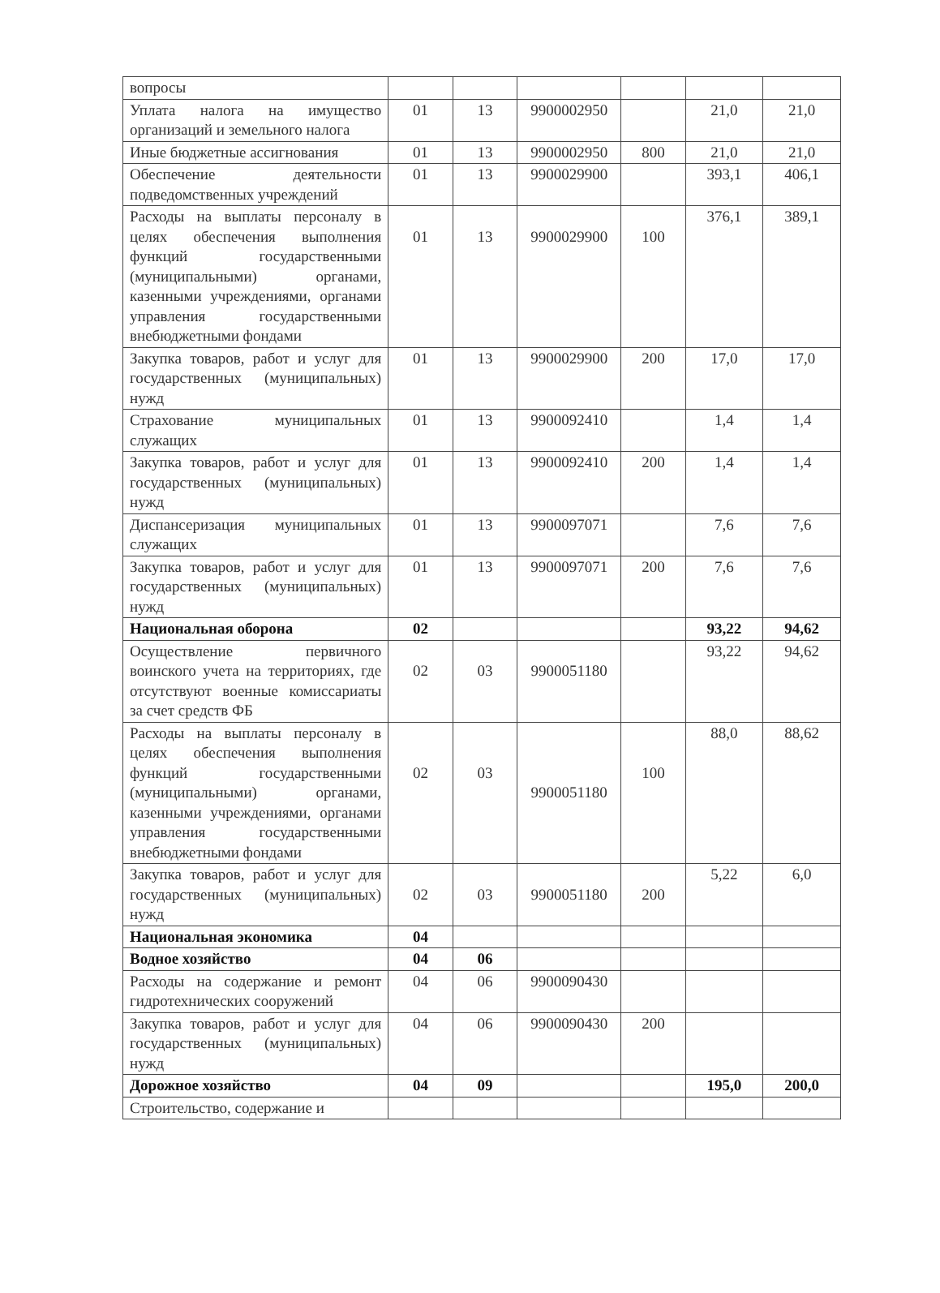| вопросы | | | | | | |
| Уплата налога на имущество организаций и земельного налога | 01 | 13 | 9900002950 | | 21,0 | 21,0 |
| Иные бюджетные ассигнования | 01 | 13 | 9900002950 | 800 | 21,0 | 21,0 |
| Обеспечение деятельности подведомственных учреждений | 01 | 13 | 9900029900 | | 393,1 | 406,1 |
| Расходы на выплаты персоналу в целях обеспечения выполнения функций государственными (муниципальными) органами, казенными учреждениями, органами управления государственными внебюджетными фондами | 01 | 13 | 9900029900 | 100 | 376,1 | 389,1 |
| Закупка товаров, работ и услуг для государственных (муниципальных) нужд | 01 | 13 | 9900029900 | 200 | 17,0 | 17,0 |
| Страхование муниципальных служащих | 01 | 13 | 9900092410 | | 1,4 | 1,4 |
| Закупка товаров, работ и услуг для государственных (муниципальных) нужд | 01 | 13 | 9900092410 | 200 | 1,4 | 1,4 |
| Диспансеризация муниципальных служащих | 01 | 13 | 9900097071 | | 7,6 | 7,6 |
| Закупка товаров, работ и услуг для государственных (муниципальных) нужд | 01 | 13 | 9900097071 | 200 | 7,6 | 7,6 |
| Национальная оборона | 02 | | | | 93,22 | 94,62 |
| Осуществление первичного воинского учета на территориях, где отсутствуют военные комиссариаты за счет средств ФБ | 02 | 03 | 9900051180 | | 93,22 | 94,62 |
| Расходы на выплаты персоналу в целях обеспечения выполнения функций государственными (муниципальными) органами, казенными учреждениями, органами управления государственными внебюджетными фондами | 02 | 03 | 9900051180 | 100 | 88,0 | 88,62 |
| Закупка товаров, работ и услуг для государственных (муниципальных) нужд | 02 | 03 | 9900051180 | 200 | 5,22 | 6,0 |
| Национальная экономика | 04 | | | | | |
| Водное хозяйство | 04 | 06 | | | | |
| Расходы на содержание и ремонт гидротехнических сооружений | 04 | 06 | 9900090430 | | | |
| Закупка товаров, работ и услуг для государственных (муниципальных) нужд | 04 | 06 | 9900090430 | 200 | | |
| Дорожное хозяйство | 04 | 09 | | | 195,0 | 200,0 |
| Строительство, содержание и | | | | | | |